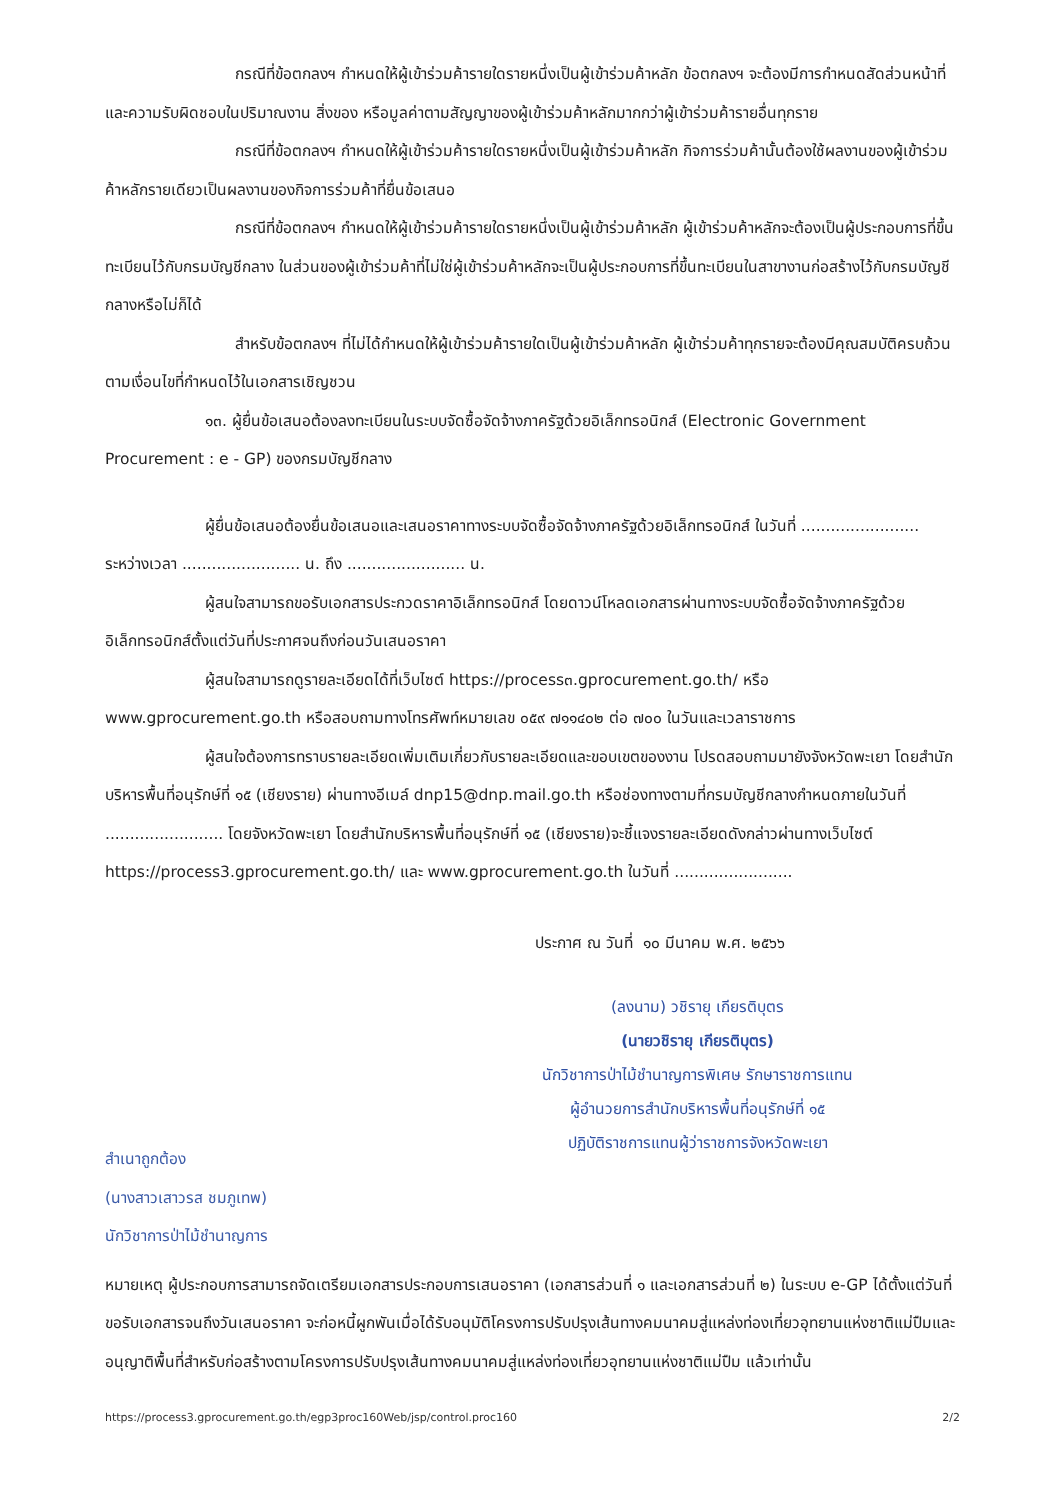กรณีที่ข้อตกลงฯ กำหนดให้ผู้เข้าร่วมค้ารายใดรายหนึ่งเป็นผู้เข้าร่วมค้าหลัก ข้อตกลงฯ จะต้องมีการกำหนดสัดส่วนหน้าที่ และความรับผิดชอบในปริมาณงาน สิ่งของ หรือมูลค่าตามสัญญาของผู้เข้าร่วมค้าหลักมากกว่าผู้เข้าร่วมค้ารายอื่นทุกราย
กรณีที่ข้อตกลงฯ กำหนดให้ผู้เข้าร่วมค้ารายใดรายหนึ่งเป็นผู้เข้าร่วมค้าหลัก กิจการร่วมค้านั้นต้องใช้ผลงานของผู้เข้าร่วมค้าหลักรายเดียวเป็นผลงานของกิจการร่วมค้าที่ยื่นข้อเสนอ
กรณีที่ข้อตกลงฯ กำหนดให้ผู้เข้าร่วมค้ารายใดรายหนึ่งเป็นผู้เข้าร่วมค้าหลัก ผู้เข้าร่วมค้าหลักจะต้องเป็นผู้ประกอบการที่ขึ้นทะเบียนไว้กับกรมบัญชีกลาง ในส่วนของผู้เข้าร่วมค้าที่ไม่ใช่ผู้เข้าร่วมค้าหลักจะเป็นผู้ประกอบการที่ขึ้นทะเบียนในสาขางานก่อสร้างไว้กับกรมบัญชีกลางหรือไม่ก็ได้
สำหรับข้อตกลงฯ ที่ไม่ได้กำหนดให้ผู้เข้าร่วมค้ารายใดเป็นผู้เข้าร่วมค้าหลัก ผู้เข้าร่วมค้าทุกรายจะต้องมีคุณสมบัติครบถ้วนตามเงื่อนไขที่กำหนดไว้ในเอกสารเชิญชวน
๑๓. ผู้ยื่นข้อเสนอต้องลงทะเบียนในระบบจัดซื้อจัดจ้างภาครัฐด้วยอิเล็กทรอนิกส์ (Electronic Government Procurement : e - GP) ของกรมบัญชีกลาง
ผู้ยื่นข้อเสนอต้องยื่นข้อเสนอและเสนอราคาทางระบบจัดซื้อจัดจ้างภาครัฐด้วยอิเล็กทรอนิกส์ ในวันที่ ........................ ระหว่างเวลา ........................ น. ถึง ........................ น.
ผู้สนใจสามารถขอรับเอกสารประกวดราคาอิเล็กทรอนิกส์ โดยดาวน์โหลดเอกสารผ่านทางระบบจัดซื้อจัดจ้างภาครัฐด้วยอิเล็กทรอนิกส์ตั้งแต่วันที่ประกาศจนถึงก่อนวันเสนอราคา
ผู้สนใจสามารถดูรายละเอียดได้ที่เว็บไซต์ https://process๓.gprocurement.go.th/ หรือ www.gprocurement.go.th หรือสอบถามทางโทรศัพท์หมายเลข ๐๕๙ ๗๑๑๔๐๒ ต่อ ๗๐๐ ในวันและเวลาราชการ
ผู้สนใจต้องการทราบรายละเอียดเพิ่มเติมเกี่ยวกับรายละเอียดและขอบเขตของงาน โปรดสอบถามมายังจังหวัดพะเยา โดยสำนักบริหารพื้นที่อนุรักษ์ที่ ๑๕ (เชียงราย) ผ่านทางอีเมล์ dnp15@dnp.mail.go.th หรือช่องทางตามที่กรมบัญชีกลางกำหนดภายในวันที่ ........................ โดยจังหวัดพะเยา โดยสำนักบริหารพื้นที่อนุรักษ์ที่ ๑๕ (เชียงราย)จะชี้แจงรายละเอียดดังกล่าวผ่านทางเว็บไซต์ https://process3.gprocurement.go.th/ และ www.gprocurement.go.th ในวันที่ ........................
ประกาศ ณ วันที่ ๑๐ มีนาคม พ.ศ. ๒๕๖๖
สำเนาถูกต้อง
(นางสาวเสาวรส ชมภูเทพ)
นักวิชาการป่าไม้ชำนาญการ
(ลงนาม) วชิรายุ เกียรติบุตร
(นายวชิรายุ เกียรติบุตร)
นักวิชาการป่าไม้ชำนาญการพิเศษ รักษาราชการแทน
ผู้อำนวยการสำนักบริหารพื้นที่อนุรักษ์ที่ ๑๕
ปฏิบัติราชการแทนผู้ว่าราชการจังหวัดพะเยา
หมายเหตุ ผู้ประกอบการสามารถจัดเตรียมเอกสารประกอบการเสนอราคา (เอกสารส่วนที่ ๑ และเอกสารส่วนที่ ๒) ในระบบ e-GP ได้ตั้งแต่วันที่ขอรับเอกสารจนถึงวันเสนอราคา จะก่อหนี้ผูกพันเมื่อได้รับอนุมัติโครงการปรับปรุงเส้นทางคมนาคมสู่แหล่งท่องเที่ยวอุทยานแห่งชาติแม่ปืมและอนุญาติพื้นที่สำหรับก่อสร้างตามโครงการปรับปรุงเส้นทางคมนาคมสู่แหล่งท่องเที่ยวอุทยานแห่งชาติแม่ปืม แล้วเท่านั้น
https://process3.gprocurement.go.th/egp3proc160Web/jsp/control.proc160 2/2